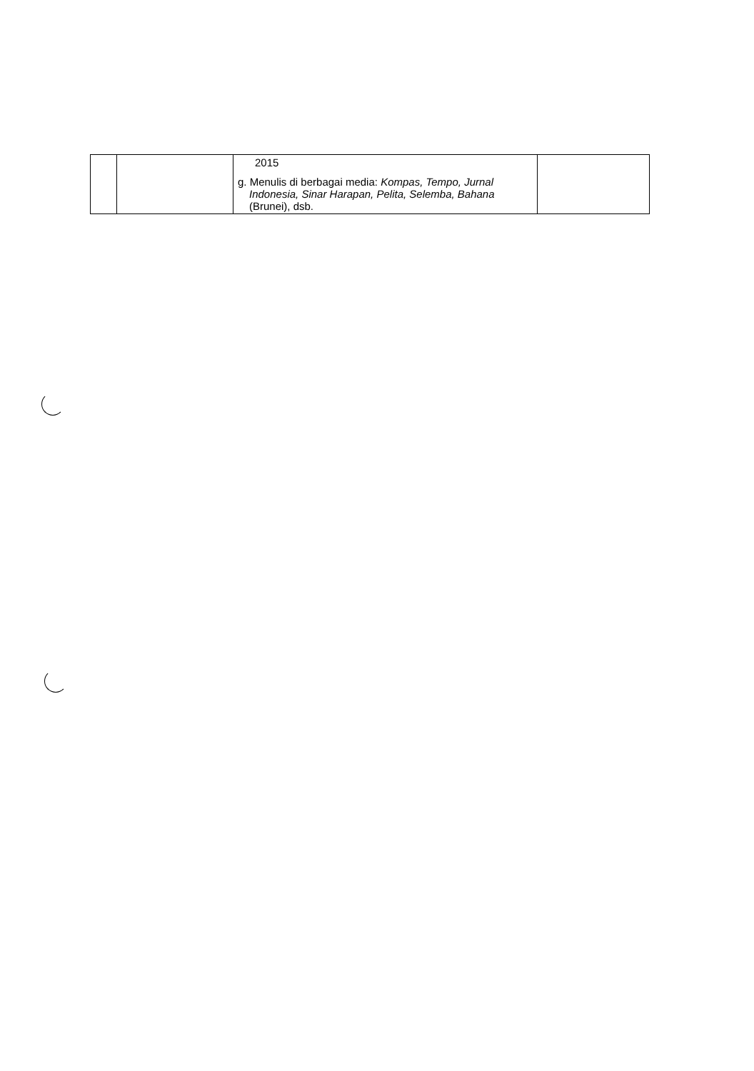| | | 2015 g. Menulis di berbagai media: Kompas, Tempo, Jurnal Indonesia, Sinar Harapan, Pelita, Selemba, Bahana (Brunei), dsb. | |